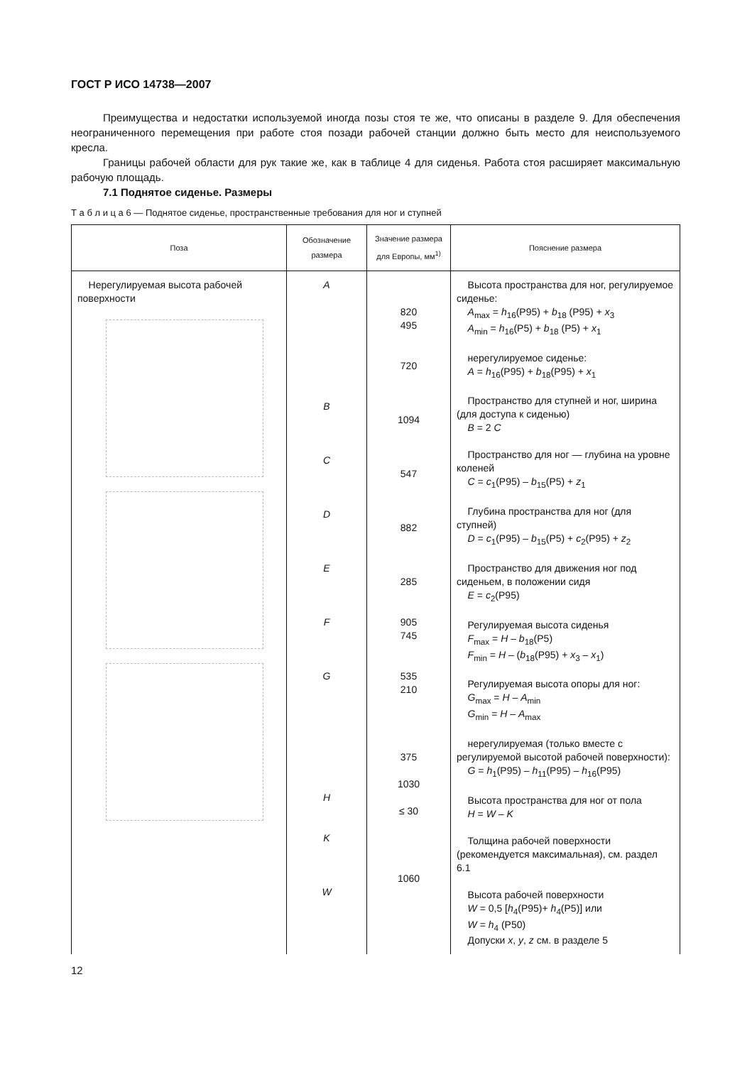ГОСТ Р ИСО 14738—2007
Преимущества и недостатки используемой иногда позы стоя те же, что описаны в разделе 9. Для обеспечения неограниченного перемещения при работе стоя позади рабочей станции должно быть место для неиспользуемого кресла.
Границы рабочей области для рук такие же, как в таблице 4 для сиденья. Работа стоя расширяет максимальную рабочую площадь.
7.1 Поднятое сиденье. Размеры
Т а б л и ц а 6 — Поднятое сиденье, пространственные требования для ног и ступней
| Поза | Обозначение размера | Значение размера для Европы, мм<sup>1)</sup> | Пояснение размера |
| --- | --- | --- | --- |
| Нерегулируемая высота рабочей поверхности | A B C D E F G H K W | 820 495 720 1094 547 882 285 905 745 535 210 375 1030 ≤ 30 1060 | Высота пространства для ног, регулируемое сиденье: A<sub>max</sub> = h<sub>16</sub>(P95) + b<sub>18</sub> (P95) + x<sub>3</sub> A<sub>min</sub> = h<sub>16</sub>(P5) + b<sub>18</sub> (P5) + x<sub>1</sub> нерегулируемое сиденье: A = h<sub>16</sub>(P95) + b<sub>18</sub>(P95) + x<sub>1</sub> Пространство для ступней и ног, ширина (для доступа к сиденью) B = 2 C Пространство для ног — глубина на уровне коленей C = c<sub>1</sub>(P95) – b<sub>15</sub>(P5) + z<sub>1</sub> Глубина пространства для ног (для ступней) D = c<sub>1</sub>(P95) – b<sub>15</sub>(P5) + c<sub>2</sub>(P95) + z<sub>2</sub> Пространство для движения ног под сиденьем, в положении сидя E = c<sub>2</sub>(P95) Регулируемая высота сиденья F<sub>max</sub> = H – b<sub>18</sub>(P5) F<sub>min</sub> = H – ( b<sub>18</sub>(P95) + x<sub>3</sub> – x<sub>1</sub>) Регулируемая высота опоры для ног: G<sub>max</sub> = H – A<sub>min</sub> G<sub>min</sub> = H – A<sub>max</sub> нерегулируемая (только вместе с регулируемой высотой рабочей поверхности): G = h<sub>1</sub>(P95) – h<sub>11</sub>(P95) – h<sub>16</sub>(P95) Высота пространства для ног от пола H = W – K Толщина рабочей поверхности (рекомендуется максимальная), см. раздел 6.1 Высота рабочей поверхности W = 0,5 [ h<sub>4</sub>(P95)+ h<sub>4</sub>(P5)] или W = h<sub>4</sub> (P50) Допуски x , y , z см. в разделе 5 |
12